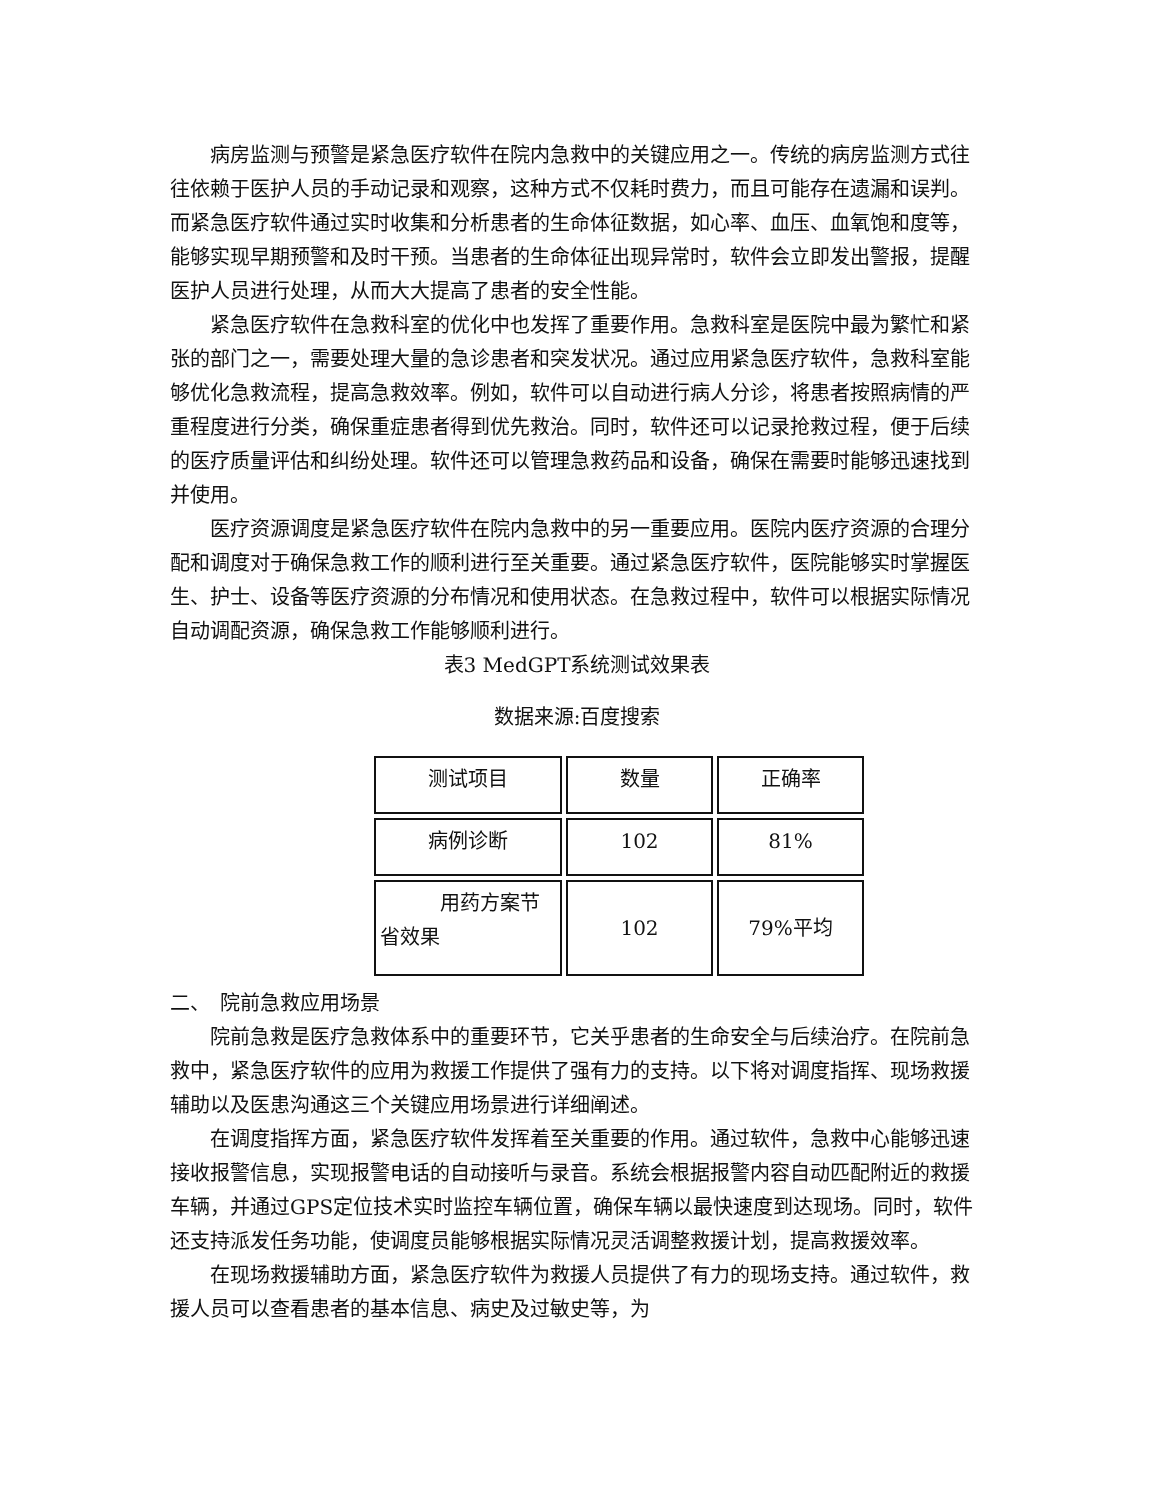病房监测与预警是紧急医疗软件在院内急救中的关键应用之一。传统的病房监测方式往往依赖于医护人员的手动记录和观察，这种方式不仅耗时费力，而且可能存在遗漏和误判。而紧急医疗软件通过实时收集和分析患者的生命体征数据，如心率、血压、血氧饱和度等，能够实现早期预警和及时干预。当患者的生命体征出现异常时，软件会立即发出警报，提醒医护人员进行处理，从而大大提高了患者的安全性能。
紧急医疗软件在急救科室的优化中也发挥了重要作用。急救科室是医院中最为繁忙和紧张的部门之一，需要处理大量的急诊患者和突发状况。通过应用紧急医疗软件，急救科室能够优化急救流程，提高急救效率。例如，软件可以自动进行病人分诊，将患者按照病情的严重程度进行分类，确保重症患者得到优先救治。同时，软件还可以记录抢救过程，便于后续的医疗质量评估和纠纷处理。软件还可以管理急救药品和设备，确保在需要时能够迅速找到并使用。
医疗资源调度是紧急医疗软件在院内急救中的另一重要应用。医院内医疗资源的合理分配和调度对于确保急救工作的顺利进行至关重要。通过紧急医疗软件，医院能够实时掌握医生、护士、设备等医疗资源的分布情况和使用状态。在急救过程中，软件可以根据实际情况自动调配资源，确保急救工作能够顺利进行。
表3 MedGPT系统测试效果表
数据来源:百度搜索
| 测试项目 | 数量 | 正确率 |
| 病例诊断 | 102 | 81% |
| 用药方案节省效果 | 102 | 79%平均 |
二、　院前急救应用场景
院前急救是医疗急救体系中的重要环节，它关乎患者的生命安全与后续治疗。在院前急救中，紧急医疗软件的应用为救援工作提供了强有力的支持。以下将对调度指挥、现场救援辅助以及医患沟通这三个关键应用场景进行详细阐述。
在调度指挥方面，紧急医疗软件发挥着至关重要的作用。通过软件，急救中心能够迅速接收报警信息，实现报警电话的自动接听与录音。系统会根据报警内容自动匹配附近的救援车辆，并通过GPS定位技术实时监控车辆位置，确保车辆以最快速度到达现场。同时，软件还支持派发任务功能，使调度员能够根据实际情况灵活调整救援计划，提高救援效率。
在现场救援辅助方面，紧急医疗软件为救援人员提供了有力的现场支持。通过软件，救援人员可以查看患者的基本信息、病史及过敏史等，为